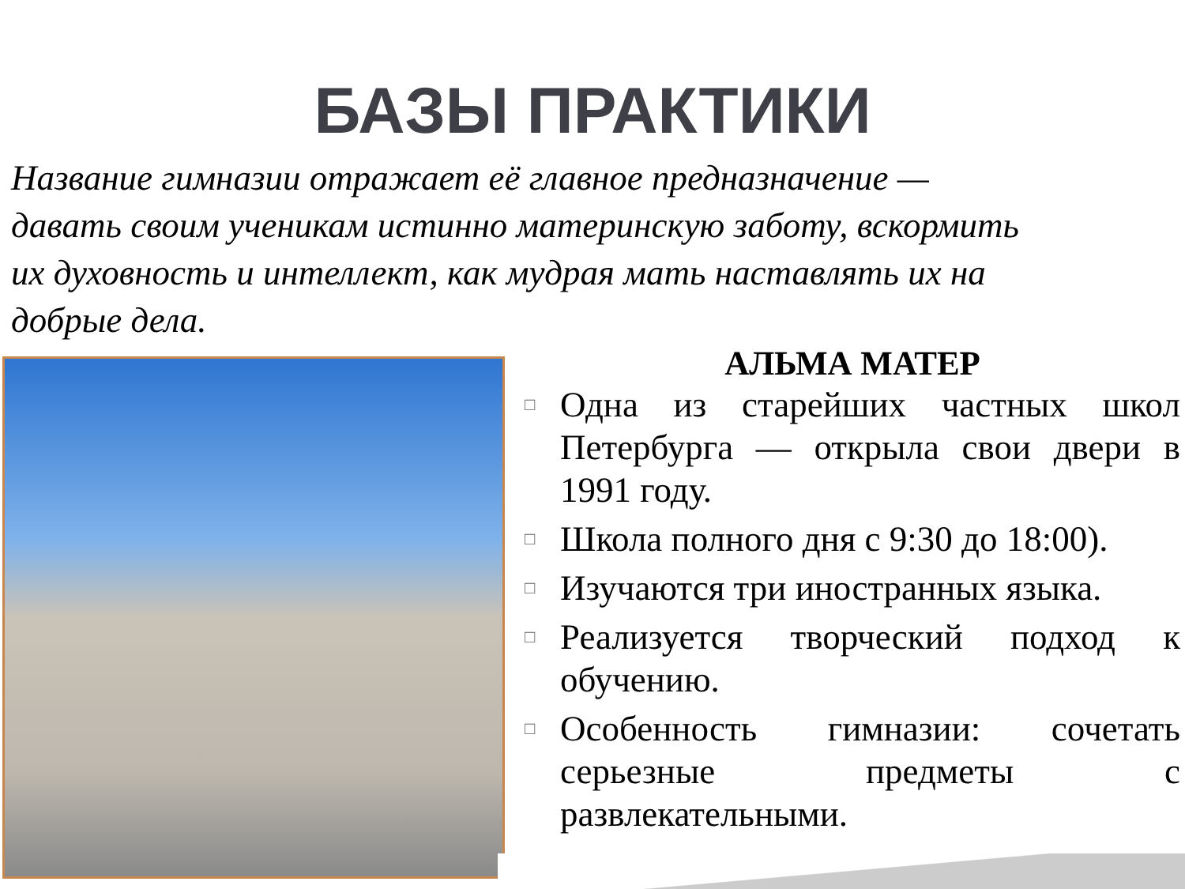БАЗЫ ПРАКТИКИ
Название гимназии отражает её главное предназначение — давать своим ученикам истинно материнскую заботу, вскормить их духовность и интеллект, как мудрая мать наставлять их на добрые дела.
АЛЬМА МАТЕР
□ Одна из старейших частных школ Петербурга — открыла свои двери в 1991 году.
□ Школа полного дня с 9:30 до 18:00).
□ Изучаются три иностранных языка.
□ Реализуется творческий подход к обучению.
□ Особенность гимназии: сочетать серьезные предметы с развлекательными.